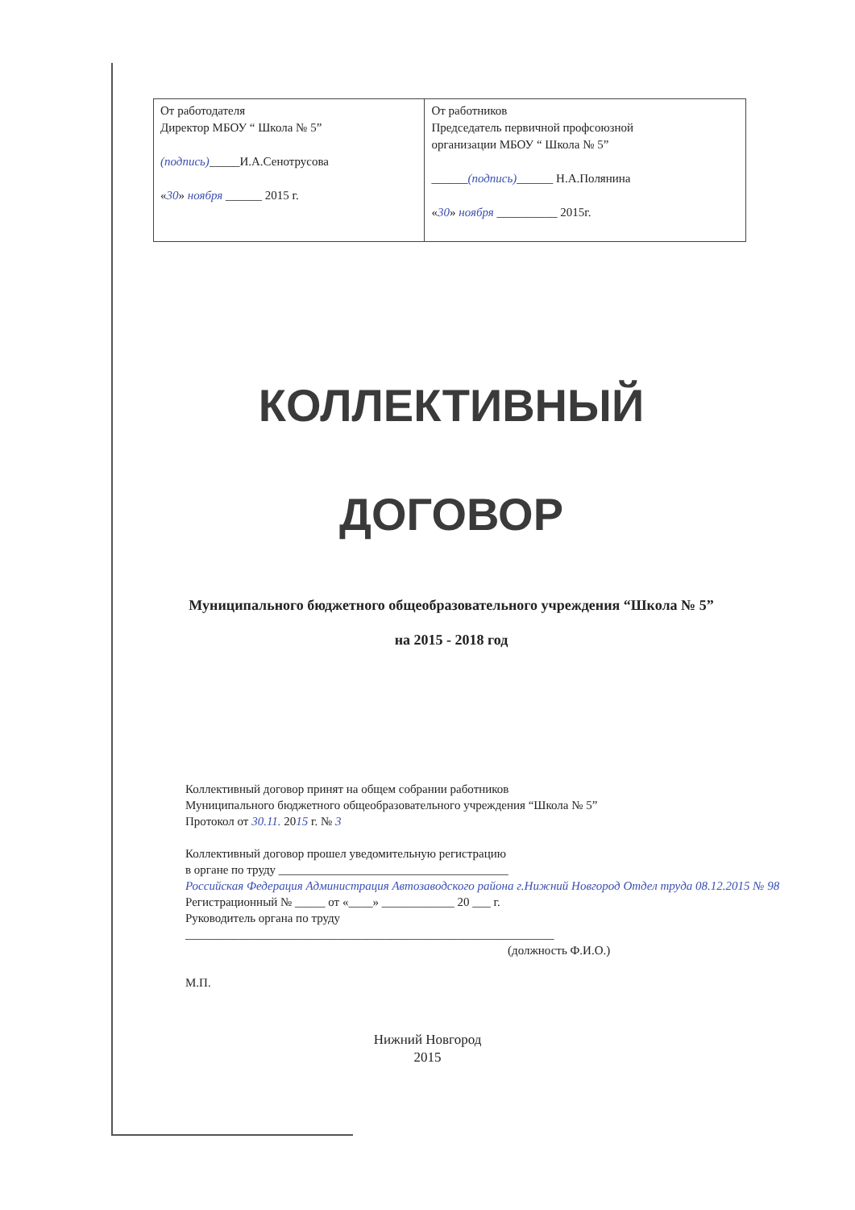| От работодателя Директор МБОУ “ Школа № 5” (подпись) _____И.А.Сенотрусова « 30 » ноября ______ 2015 г. | От работников Председатель первичной профсоюзной организации МБОУ “ Школа № 5” ______ (подпись) ______ Н.А.Полянина « 30 » ноября __________ 2015г. |
КОЛЛЕКТИВНЫЙ
ДОГОВОР
Муниципального бюджетного общеобразовательного учреждения “Школа № 5”
на 2015 - 2018 год
Коллективный договор принят на общем собрании работников
Муниципального бюджетного общеобразовательного учреждения “Школа № 5”
Протокол от 30.11. 2015 г. № 3
Коллективный договор прошел уведомительную регистрацию
в органе по труду ______________________________________
Российская Федерация Администрация Автозаводского района г.Нижний Новгород Отдел труда 08.12.2015 № 98
Регистрационный № _____ от «____» ____________ 20 ___ г.
Руководитель органа по труду
_____________________________________________________________
(должность Ф.И.О.)
М.П.
Нижний Новгород
2015